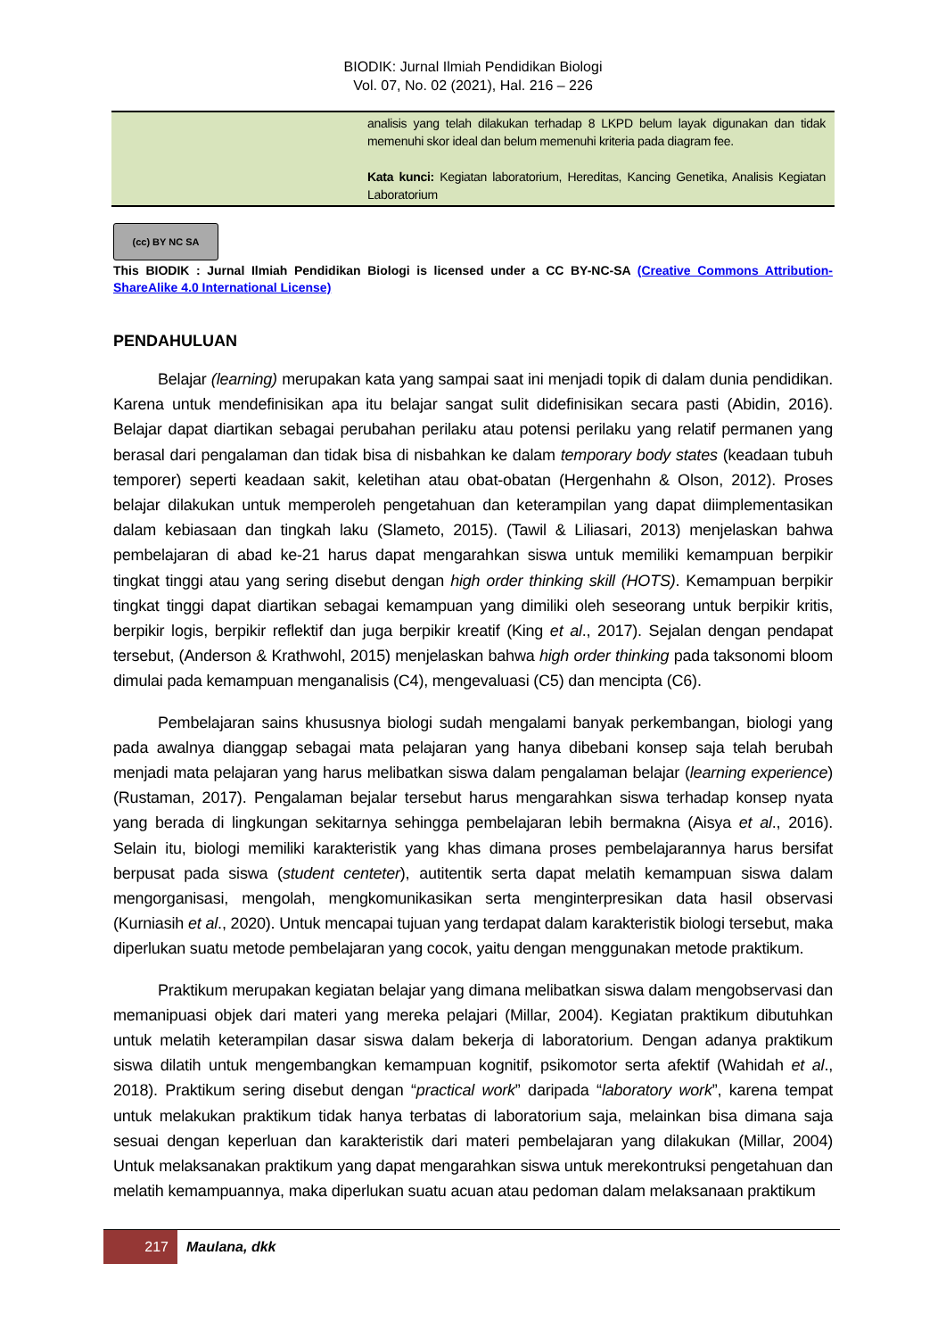BIODIK: Jurnal Ilmiah Pendidikan Biologi
Vol. 07, No. 02 (2021), Hal. 216 – 226
analisis yang telah dilakukan terhadap 8 LKPD belum layak digunakan dan tidak memenuhi skor ideal dan belum memenuhi kriteria pada diagram fee.
Kata kunci: Kegiatan laboratorium, Hereditas, Kancing Genetika, Analisis Kegiatan Laboratorium
(cc) BY NC SA
This BIODIK : Jurnal Ilmiah Pendidikan Biologi is licensed under a CC BY-NC-SA (Creative Commons Attribution-ShareAlike 4.0 International License)
PENDAHULUAN
Belajar (learning) merupakan kata yang sampai saat ini menjadi topik di dalam dunia pendidikan. Karena untuk mendefinisikan apa itu belajar sangat sulit didefinisikan secara pasti (Abidin, 2016). Belajar dapat diartikan sebagai perubahan perilaku atau potensi perilaku yang relatif permanen yang berasal dari pengalaman dan tidak bisa di nisbahkan ke dalam temporary body states (keadaan tubuh temporer) seperti keadaan sakit, keletihan atau obat-obatan (Hergenhahn & Olson, 2012). Proses belajar dilakukan untuk memperoleh pengetahuan dan keterampilan yang dapat diimplementasikan dalam kebiasaan dan tingkah laku (Slameto, 2015). (Tawil & Liliasari, 2013) menjelaskan bahwa pembelajaran di abad ke-21 harus dapat mengarahkan siswa untuk memiliki kemampuan berpikir tingkat tinggi atau yang sering disebut dengan high order thinking skill (HOTS). Kemampuan berpikir tingkat tinggi dapat diartikan sebagai kemampuan yang dimiliki oleh seseorang untuk berpikir kritis, berpikir logis, berpikir reflektif dan juga berpikir kreatif (King et al., 2017). Sejalan dengan pendapat tersebut, (Anderson & Krathwohl, 2015) menjelaskan bahwa high order thinking pada taksonomi bloom dimulai pada kemampuan menganalisis (C4), mengevaluasi (C5) dan mencipta (C6).
Pembelajaran sains khususnya biologi sudah mengalami banyak perkembangan, biologi yang pada awalnya dianggap sebagai mata pelajaran yang hanya dibebani konsep saja telah berubah menjadi mata pelajaran yang harus melibatkan siswa dalam pengalaman belajar (learning experience) (Rustaman, 2017). Pengalaman bejalar tersebut harus mengarahkan siswa terhadap konsep nyata yang berada di lingkungan sekitarnya sehingga pembelajaran lebih bermakna (Aisya et al., 2016). Selain itu, biologi memiliki karakteristik yang khas dimana proses pembelajarannya harus bersifat berpusat pada siswa (student centeter), autitentik serta dapat melatih kemampuan siswa dalam mengorganisasi, mengolah, mengkomunikasikan serta menginterpresikan data hasil observasi (Kurniasih et al., 2020). Untuk mencapai tujuan yang terdapat dalam karakteristik biologi tersebut, maka diperlukan suatu metode pembelajaran yang cocok, yaitu dengan menggunakan metode praktikum.
Praktikum merupakan kegiatan belajar yang dimana melibatkan siswa dalam mengobservasi dan memanipuasi objek dari materi yang mereka pelajari (Millar, 2004). Kegiatan praktikum dibutuhkan untuk melatih keterampilan dasar siswa dalam bekerja di laboratorium. Dengan adanya praktikum siswa dilatih untuk mengembangkan kemampuan kognitif, psikomotor serta afektif (Wahidah et al., 2018). Praktikum sering disebut dengan “practical work” daripada “laboratory work”, karena tempat untuk melakukan praktikum tidak hanya terbatas di laboratorium saja, melainkan bisa dimana saja sesuai dengan keperluan dan karakteristik dari materi pembelajaran yang dilakukan (Millar, 2004) Untuk melaksanakan praktikum yang dapat mengarahkan siswa untuk merekontruksi pengetahuan dan melatih kemampuannya, maka diperlukan suatu acuan atau pedoman dalam melaksanaan praktikum
217
Maulana, dkk